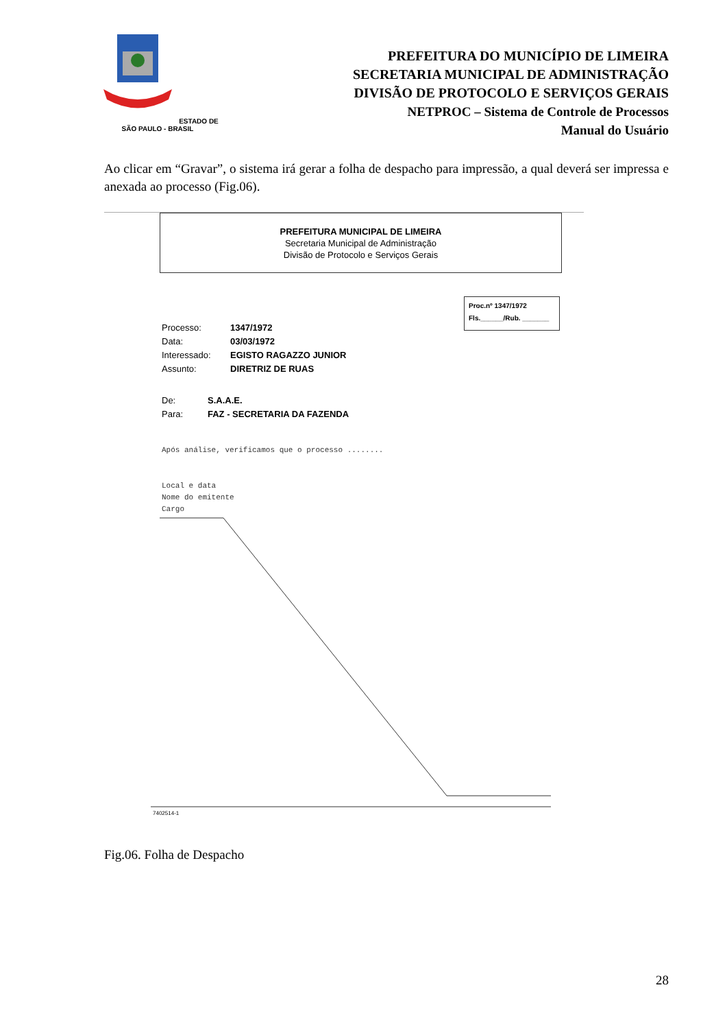ESTADO DE SÃO PAULO - BRASIL
PREFEITURA DO MUNICÍPIO DE LIMEIRA
SECRETARIA MUNICIPAL DE ADMINISTRAÇÃO
DIVISÃO DE PROTOCOLO E SERVIÇOS GERAIS
NETPROC – Sistema de Controle de Processos
Manual do Usuário
Ao clicar em “Gravar”, o sistema irá gerar a folha de despacho para impressão, a qual deverá ser impressa e anexada ao processo (Fig.06).
PREFEITURA MUNICIPAL DE LIMEIRA
Secretaria Municipal de Administração
Divisão de Protocolo e Serviços Gerais
Proc.nº 1347/1972
Fls.______/Rub. _______
| Processo: | 1347/1972 |
| Data: | 03/03/1972 |
| Interessado: | EGISTO RAGAZZO JUNIOR |
| Assunto: | DIRETRIZ DE RUAS |
| De: | S.A.A.E. |
| Para: | FAZ - SECRETARIA DA FAZENDA |
Após análise, verificamos que o processo ........
Local e data
Nome do emitente
Cargo
7402514-1
Fig.06. Folha de Despacho
28